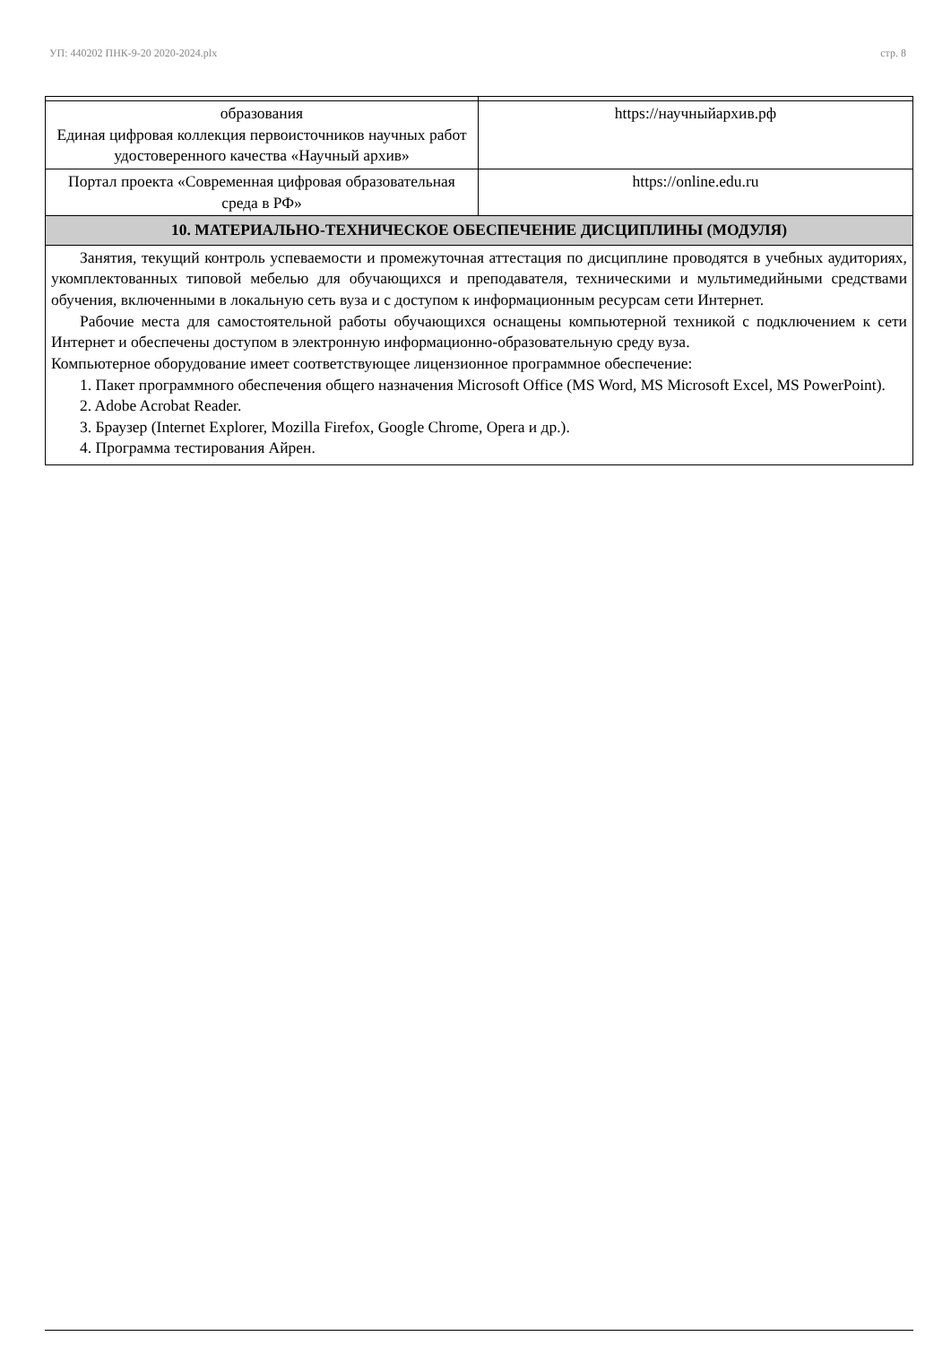УП: 440202 ПНК-9-20 2020-2024.plx стр. 8
| образования Единая цифровая коллекция первоисточников научных работ удостоверенного качества «Научный архив» | https://научныйархив.рф |
| Портал проекта «Современная цифровая образовательная среда в РФ» | https://online.edu.ru |
| 10. МАТЕРИАЛЬНО-ТЕХНИЧЕСКОЕ ОБЕСПЕЧЕНИЕ ДИСЦИПЛИНЫ (МОДУЛЯ) | |
| Занятия, текущий контроль успеваемости и промежуточная аттестация по дисциплине проводятся в учебных аудиториях, укомплектованных типовой мебелью для обучающихся и преподавателя, техническими и мультимедийными средствами обучения, включенными в локальную сеть вуза и с доступом к информационным ресурсам сети Интернет. Рабочие места для самостоятельной работы обучающихся оснащены компьютерной техникой с подключением к сети Интернет и обеспечены доступом в электронную информационно-образовательную среду вуза. Компьютерное оборудование имеет соответствующее лицензионное программное обеспечение: 1. Пакет программного обеспечения общего назначения Microsoft Office (MS Word, MS Microsoft Excel, MS PowerPoint). 2. Adobe Acrobat Reader. 3. Браузер (Internet Explorer, Mozilla Firefox, Google Chrome, Opera и др.). 4. Программа тестирования Айрен. | |